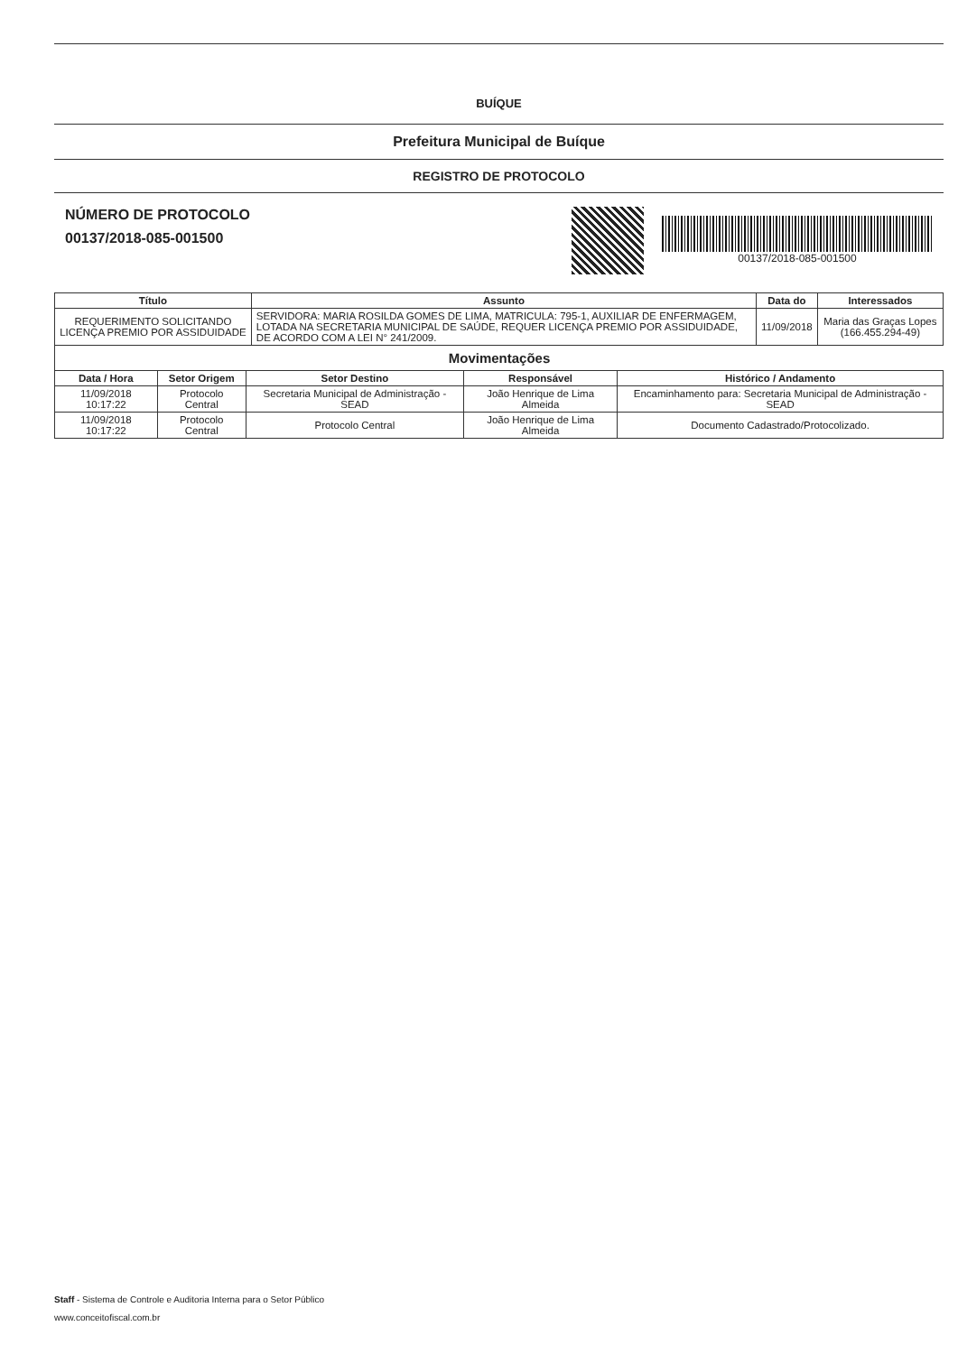BUÍQUE
Prefeitura Municipal de Buíque
REGISTRO DE PROTOCOLO
NÚMERO DE PROTOCOLO
00137/2018-085-001500
00137/2018-085-001500
| Título | Assunto | Data do | Interessados |
| --- | --- | --- | --- |
| REQUERIMENTO SOLICITANDO LICENÇA PREMIO POR ASSIDUIDADE | SERVIDORA: MARIA ROSILDA GOMES DE LIMA, MATRICULA: 795-1, AUXILIAR DE ENFERMAGEM, LOTADA NA SECRETARIA MUNICIPAL DE SAÚDE, REQUER LICENÇA PREMIO POR ASSIDUIDADE, DE ACORDO COM A LEI N° 241/2009. | 11/09/2018 | Maria das Graças Lopes (166.455.294-49) |
Movimentações
| Data / Hora | Setor Origem | Setor Destino | Responsável | Histórico / Andamento |
| --- | --- | --- | --- | --- |
| 11/09/2018 10:17:22 | Protocolo Central | Secretaria Municipal de Administração - SEAD | João Henrique de Lima Almeida | Encaminhamento para: Secretaria Municipal de Administração - SEAD |
| 11/09/2018 10:17:22 | Protocolo Central | Protocolo Central | João Henrique de Lima Almeida | Documento Cadastrado/Protocolizado. |
Staff - Sistema de Controle e Auditoria Interna para o Setor Público
www.conceitofiscal.com.br